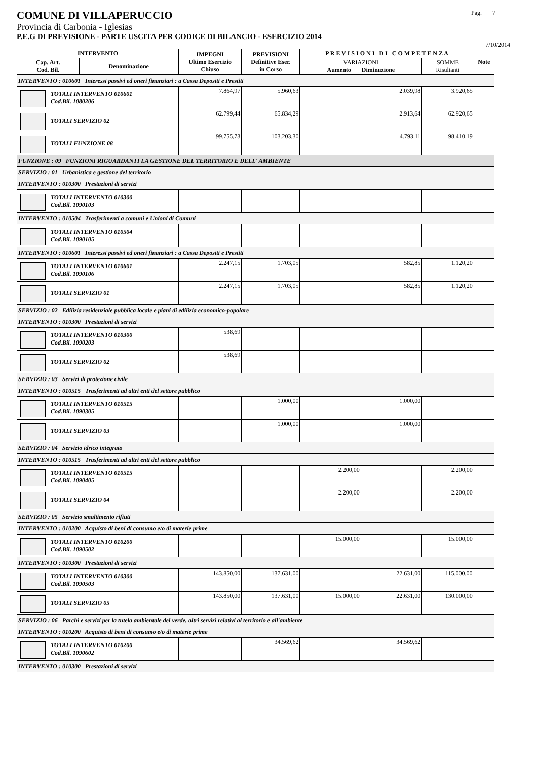COMUNE DI VILLAPERUCCIO Pag. 7
Provincia di Carbonia - Iglesias
P.E.G DI PREVISIONE - PARTE USCITA PER CODICE DI BILANCIO - ESERCIZIO 2014
7/10/2014
| INTERVENTO | | IMPEGNI Ultimo Esercizio Chiuso | PREVISIONI Definitive Eser. in Corso | P R E V I S I O N I D I C O M P E T E N Z A | | | Note |
| --- | --- | --- | --- | --- | --- | --- | --- |
| Cap. Art. Cod. Bil. | Denominazione | | | VARIAZIONI Aumento Diminuzione | | SOMME Risultanti | |
| INTERVENTO : 010601 Interessi passivi ed oneri finanziari : a Cassa Depositi e Prestiti | | | | | | | |
| TOTALI INTERVENTO 010601 Cod.Bil. 1080206 | | 7.864,97 | 5.960,63 | | 2.039,98 | 3.920,65 | |
| TOTALI SERVIZIO 02 | | 62.799,44 | 65.834,29 | | 2.913,64 | 62.920,65 | |
| TOTALI FUNZIONE 08 | | 99.755,73 | 103.203,30 | | 4.793,11 | 98.410,19 | |
| FUNZIONE : 09 FUNZIONI RIGUARDANTI LA GESTIONE DEL TERRITORIO E DELL' AMBIENTE | | | | | | | |
| SERVIZIO : 01 Urbanistica e gestione del territorio | | | | | | | |
| INTERVENTO : 010300 Prestazioni di servizi | | | | | | | |
| TOTALI INTERVENTO 010300 Cod.Bil. 1090103 | | | | | | | |
| INTERVENTO : 010504 Trasferimenti a comuni e Unioni di Comuni | | | | | | | |
| TOTALI INTERVENTO 010504 Cod.Bil. 1090105 | | | | | | | |
| INTERVENTO : 010601 Interessi passivi ed oneri finanziari : a Cassa Depositi e Prestiti | | | | | | | |
| TOTALI INTERVENTO 010601 Cod.Bil. 1090106 | | 2.247,15 | 1.703,05 | | 582,85 | 1.120,20 | |
| TOTALI SERVIZIO 01 | | 2.247,15 | 1.703,05 | | 582,85 | 1.120,20 | |
| SERVIZIO : 02 Edilizia residenziale pubblica locale e piani di edilizia economico-popolare | | | | | | | |
| INTERVENTO : 010300 Prestazioni di servizi | | | | | | | |
| TOTALI INTERVENTO 010300 Cod.Bil. 1090203 | | 538,69 | | | | | |
| TOTALI SERVIZIO 02 | | 538,69 | | | | | |
| SERVIZIO : 03 Servizi di protezione civile | | | | | | | |
| INTERVENTO : 010515 Trasferimenti ad altri enti del settore pubblico | | | | | | | |
| TOTALI INTERVENTO 010515 Cod.Bil. 1090305 | | | 1.000,00 | | 1.000,00 | | |
| TOTALI SERVIZIO 03 | | | 1.000,00 | | 1.000,00 | | |
| SERVIZIO : 04 Servizio idrico integrato | | | | | | | |
| INTERVENTO : 010515 Trasferimenti ad altri enti del settore pubblico | | | | | | | |
| TOTALI INTERVENTO 010515 Cod.Bil. 1090405 | | | | 2.200,00 | | 2.200,00 | |
| TOTALI SERVIZIO 04 | | | | 2.200,00 | | 2.200,00 | |
| SERVIZIO : 05 Servizio smaltimento rifiuti | | | | | | | |
| INTERVENTO : 010200 Acquisto di beni di consumo e/o di materie prime | | | | | | | |
| TOTALI INTERVENTO 010200 Cod.Bil. 1090502 | | | | 15.000,00 | | 15.000,00 | |
| INTERVENTO : 010300 Prestazioni di servizi | | | | | | | |
| TOTALI INTERVENTO 010300 Cod.Bil. 1090503 | | 143.850,00 | 137.631,00 | | 22.631,00 | 115.000,00 | |
| TOTALI SERVIZIO 05 | | 143.850,00 | 137.631,00 | 15.000,00 | 22.631,00 | 130.000,00 | |
| SERVIZIO : 06 Parchi e servizi per la tutela ambientale del verde, altri servizi relativi al territorio e all'ambiente | | | | | | | |
| INTERVENTO : 010200 Acquisto di beni di consumo e/o di materie prime | | | | | | | |
| TOTALI INTERVENTO 010200 Cod.Bil. 1090602 | | | 34.569,62 | | 34.569,62 | | |
| INTERVENTO : 010300 Prestazioni di servizi | | | | | | | |